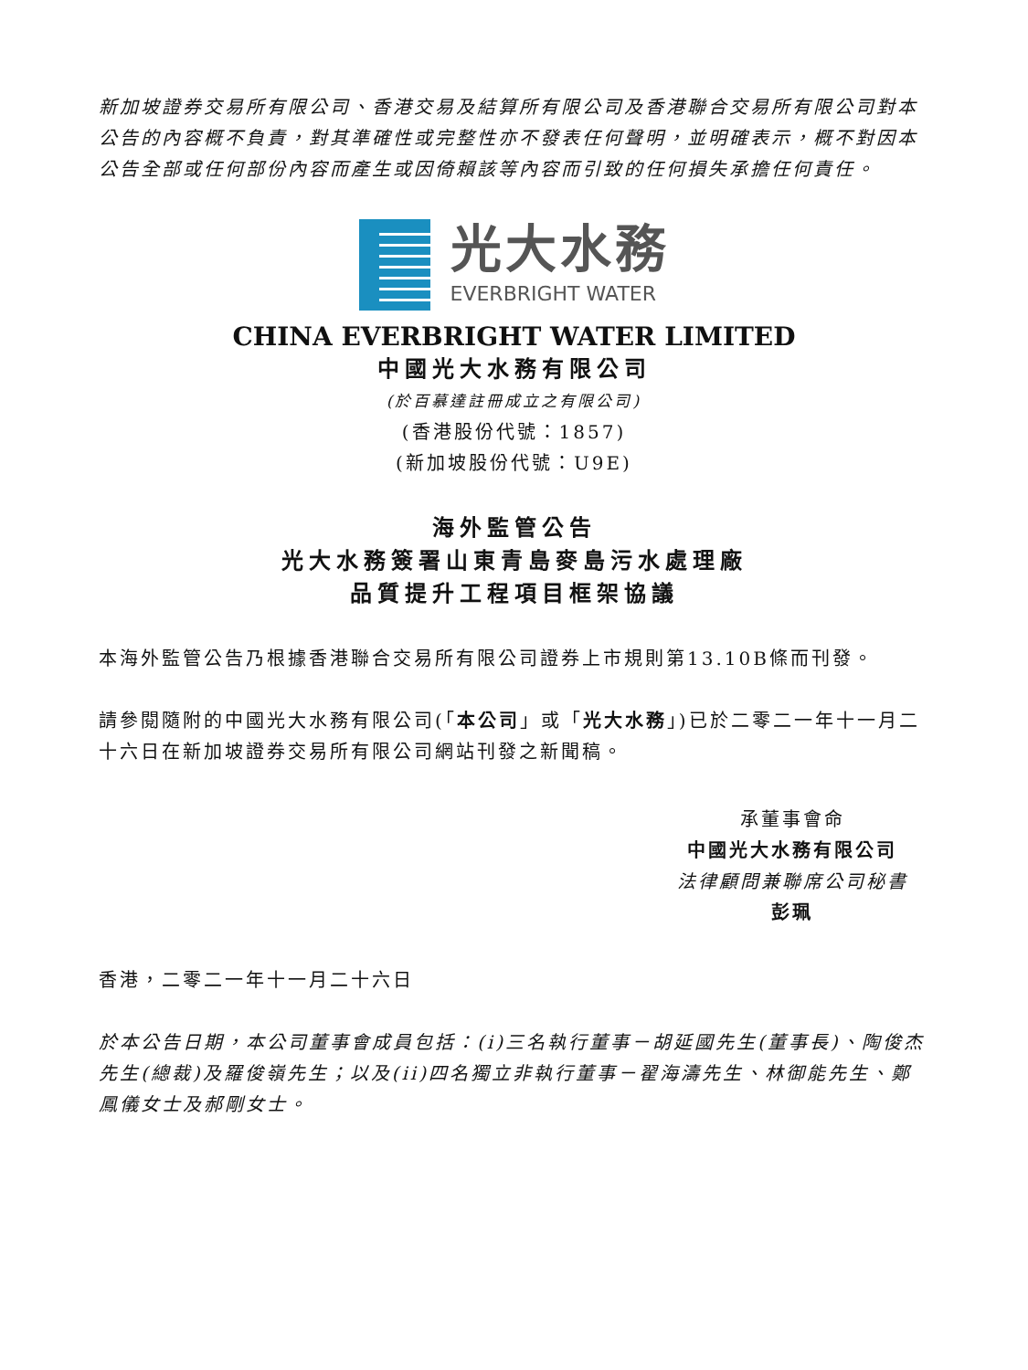新加坡證券交易所有限公司、香港交易及結算所有限公司及香港聯合交易所有限公司對本公告的內容概不負責，對其準確性或完整性亦不發表任何聲明，並明確表示，概不對因本公告全部或任何部份內容而產生或因倚賴該等內容而引致的任何損失承擔任何責任。
光大水務
EVERBRIGHT WATER
CHINA EVERBRIGHT WATER LIMITED
中國光大水務有限公司
(於百慕達註冊成立之有限公司)
(香港股份代號：1857)
(新加坡股份代號：U9E)
海外監管公告
光大水務簽署山東青島麥島污水處理廠
品質提升工程項目框架協議
本海外監管公告乃根據香港聯合交易所有限公司證券上市規則第13.10B條而刊發。
請參閱隨附的中國光大水務有限公司(「本公司」或「光大水務」)已於二零二一年十一月二十六日在新加坡證券交易所有限公司網站刊發之新聞稿。
承董事會命
中國光大水務有限公司
法律顧問兼聯席公司秘書
彭珮
香港，二零二一年十一月二十六日
於本公告日期，本公司董事會成員包括：(i)三名執行董事－胡延國先生(董事長)、陶俊杰先生(總裁)及羅俊嶺先生；以及(ii)四名獨立非執行董事－翟海濤先生、林御能先生、鄭鳳儀女士及郝剛女士。